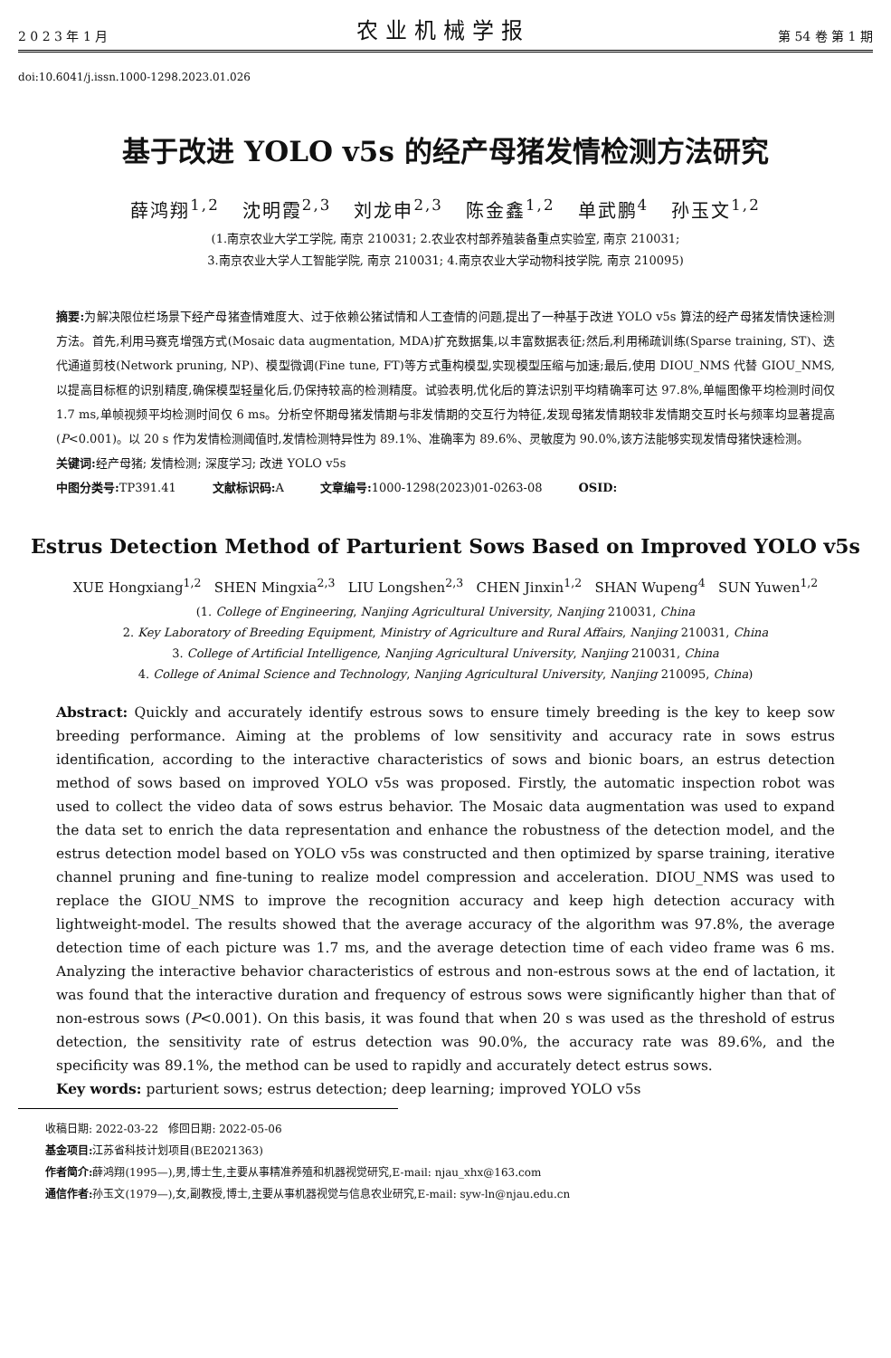2 0 2 3 年 1 月 农业机械学报 第 54 卷 第 1 期
doi:10.6041/j.issn.1000-1298.2023.01.026
基于改进 YOLO v5s 的经产母猪发情检测方法研究
薛鸿翔<sup>1,2</sup> 沈明霞<sup>2,3</sup> 刘龙申<sup>2,3</sup> 陈金鑫<sup>1,2</sup> 单武鹏<sup>4</sup> 孙玉文<sup>1,2</sup>
(1.南京农业大学工学院, 南京 210031; 2.农业农村部养殖装备重点实验室, 南京 210031;
3.南京农业大学人工智能学院, 南京 210031; 4.南京农业大学动物科技学院, 南京 210095)
摘要: 为解决限位栏场景下经产母猪查情难度大、过于依赖公猪试情和人工查情的问题,提出了一种基于改进 YOLO v5s 算法的经产母猪发情快速检测方法。首先,利用马赛克增强方式(Mosaic data augmentation, MDA)扩充数据集,以丰富数据表征;然后,利用稀疏训练(Sparse training, ST)、迭代通道剪枝(Network pruning, NP)、模型微调(Fine tune, FT)等方式重构模型,实现模型压缩与加速;最后,使用 DIOU_NMS 代替 GIOU_NMS,以提高目标框的识别精度,确保模型轻量化后,仍保持较高的检测精度。试验表明,优化后的算法识别平均精确率可达 97.8%,单幅图像平均检测时间仅 1.7 ms,单帧视频平均检测时间仅 6 ms。分析空怀期母猪发情期与非发情期的交互行为特征,发现母猪发情期较非发情期交互时长与频率均显著提高(P<0.001)。以 20 s 作为发情检测阈值时,发情检测特异性为 89.1%、准确率为 89.6%、灵敏度为 90.0%,该方法能够实现发情母猪快速检测。
关键词: 经产母猪; 发情检测; 深度学习; 改进 YOLO v5s
中图分类号: TP391.41 文献标识码: A 文章编号: 1000-1298(2023)01-0263-08 OSID:
Estrus Detection Method of Parturient Sows Based on Improved YOLO v5s
XUE Hongxiang<sup>1,2</sup> SHEN Mingxia<sup>2,3</sup> LIU Longshen<sup>2,3</sup> CHEN Jinxin<sup>1,2</sup> SHAN Wupeng<sup>4</sup> SUN Yuwen<sup>1,2</sup>
(1. College of Engineering, Nanjing Agricultural University, Nanjing 210031, China
2. Key Laboratory of Breeding Equipment, Ministry of Agriculture and Rural Affairs, Nanjing 210031, China
3. College of Artificial Intelligence, Nanjing Agricultural University, Nanjing 210031, China
4. College of Animal Science and Technology, Nanjing Agricultural University, Nanjing 210095, China)
Abstract: Quickly and accurately identify estrous sows to ensure timely breeding is the key to keep sow breeding performance. Aiming at the problems of low sensitivity and accuracy rate in sows estrus identification, according to the interactive characteristics of sows and bionic boars, an estrus detection method of sows based on improved YOLO v5s was proposed. Firstly, the automatic inspection robot was used to collect the video data of sows estrus behavior. The Mosaic data augmentation was used to expand the data set to enrich the data representation and enhance the robustness of the detection model, and the estrus detection model based on YOLO v5s was constructed and then optimized by sparse training, iterative channel pruning and fine-tuning to realize model compression and acceleration. DIOU_NMS was used to replace the GIOU_NMS to improve the recognition accuracy and keep high detection accuracy with lightweight-model. The results showed that the average accuracy of the algorithm was 97.8%, the average detection time of each picture was 1.7 ms, and the average detection time of each video frame was 6 ms. Analyzing the interactive behavior characteristics of estrous and non-estrous sows at the end of lactation, it was found that the interactive duration and frequency of estrous sows were significantly higher than that of non-estrous sows (P<0.001). On this basis, it was found that when 20 s was used as the threshold of estrus detection, the sensitivity rate of estrus detection was 90.0%, the accuracy rate was 89.6%, and the specificity was 89.1%, the method can be used to rapidly and accurately detect estrus sows.
Key words: parturient sows; estrus detection; deep learning; improved YOLO v5s
收稿日期: 2022-03-22 修回日期: 2022-05-06
基金项目: 江苏省科技计划项目(BE2021363)
作者简介: 薛鸿翔(1995—),男,博士生,主要从事精准养殖和机器视觉研究,E-mail: njau_xhx@163.com
通信作者: 孙玉文(1979—),女,副教授,博士,主要从事机器视觉与信息农业研究,E-mail: syw-ln@njau.edu.cn